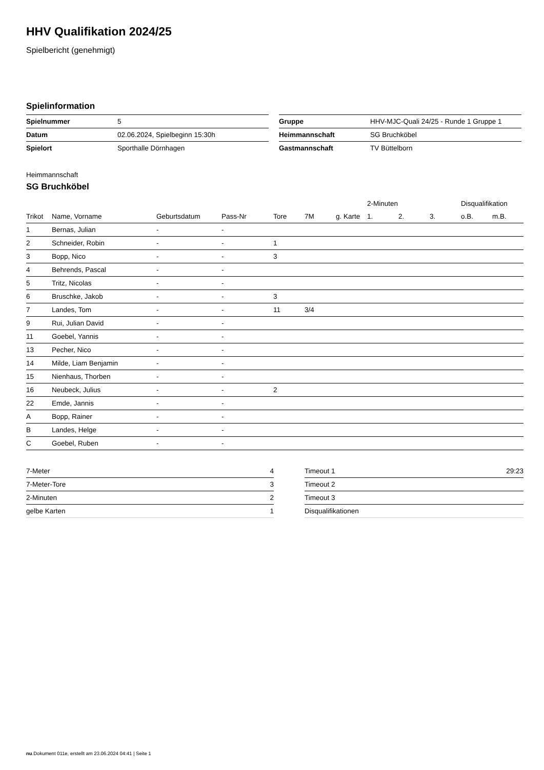HHV Qualifikation 2024/25
Spielbericht (genehmigt)
Spielinformation
| Spielnummer | 5 |
| Datum | 02.06.2024, Spielbeginn 15:30h |
| Spielort | Sporthalle Dörnhagen |
| Gruppe | HHV-MJC-Quali 24/25 - Runde 1 Gruppe 1 |
| Heimmannschaft | SG Bruchköbel |
| Gastmannschaft | TV Büttelborn |
Heimmannschaft
SG Bruchköbel
| | | | | | | | 2-Minuten | | | Disqualifikation | |
| --- | --- | --- | --- | --- | --- | --- | --- | --- | --- | --- | --- |
| Trikot | Name, Vorname | Geburtsdatum | Pass-Nr | Tore | 7M | g. Karte | 1. | 2. | 3. | o.B. | m.B. |
| 1 | Bernas, Julian | - | - | | | | | | | | |
| 2 | Schneider, Robin | - | - | 1 | | | | | | | |
| 3 | Bopp, Nico | - | - | 3 | | | | | | | |
| 4 | Behrends, Pascal | - | - | | | | | | | | |
| 5 | Tritz, Nicolas | - | - | | | | | | | | |
| 6 | Bruschke, Jakob | - | - | 3 | | | | | | | |
| 7 | Landes, Tom | - | - | 11 | 3/4 | | | | | | |
| 9 | Rui, Julian David | - | - | | | | | | | | |
| 11 | Goebel, Yannis | - | - | | | | | | | | |
| 13 | Pecher, Nico | - | - | | | | | | | | |
| 14 | Milde, Liam Benjamin | - | - | | | | | | | | |
| 15 | Nienhaus, Thorben | - | - | | | | | | | | |
| 16 | Neubeck, Julius | - | - | 2 | | | | | | | |
| 22 | Emde, Jannis | - | - | | | | | | | | |
| A | Bopp, Rainer | - | - | | | | | | | | |
| B | Landes, Helge | - | - | | | | | | | | |
| C | Goebel, Ruben | - | - | | | | | | | | |
| 7-Meter | 4 |
| 7-Meter-Tore | 3 |
| 2-Minuten | 2 |
| gelbe Karten | 1 |
| Timeout 1 | 29:23 |
| Timeout 2 | |
| Timeout 3 | |
| Disqualifikationen | |
nu.Dokument 011e, erstellt am 23.06.2024 04:41 | Seite 1